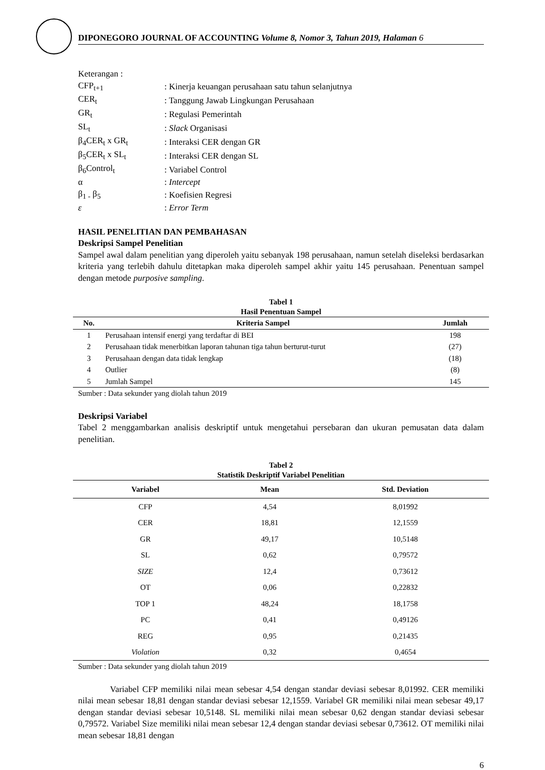DIPONEGORO JOURNAL OF ACCOUNTING Volume 8, Nomor 3, Tahun 2019, Halaman 6
Keterangan :
| CFP<sub>t+1</sub> | : Kinerja keuangan perusahaan satu tahun selanjutnya |
| CER<sub>t</sub> | : Tanggung Jawab Lingkungan Perusahaan |
| GR<sub>t</sub> | : Regulasi Pemerintah |
| SL<sub>t</sub> | : Slack Organisasi |
| β<sub>4</sub>CER<sub>t</sub> x GR<sub>t</sub> | : Interaksi CER dengan GR |
| β<sub>5</sub>CER<sub>t</sub> x SL<sub>t</sub> | : Interaksi CER dengan SL |
| β<sub>6</sub>Control<sub>t</sub> | : Variabel Control |
| α | : Intercept |
| β<sub>1 -</sub> β<sub>5</sub> | : Koefisien Regresi |
| ε | : Error Term |
HASIL PENELITIAN DAN PEMBAHASAN
Deskripsi Sampel Penelitian
Sampel awal dalam penelitian yang diperoleh yaitu sebanyak 198 perusahaan, namun setelah diseleksi berdasarkan kriteria yang terlebih dahulu ditetapkan maka diperoleh sampel akhir yaitu 145 perusahaan. Penentuan sampel dengan metode purposive sampling.
Tabel 1
Hasil Penentuan Sampel
| No. | Kriteria Sampel | Jumlah |
| --- | --- | --- |
| 1 | Perusahaan intensif energi yang terdaftar di BEI | 198 |
| 2 | Perusahaan tidak menerbitkan laporan tahunan tiga tahun berturut-turut | (27) |
| 3 | Perusahaan dengan data tidak lengkap | (18) |
| 4 | Outlier | (8) |
| 5 | Jumlah Sampel | 145 |
Sumber : Data sekunder yang diolah tahun 2019
Deskripsi Variabel
Tabel 2 menggambarkan analisis deskriptif untuk mengetahui persebaran dan ukuran pemusatan data dalam penelitian.
Tabel 2
Statistik Deskriptif Variabel Penelitian
| Variabel | Mean | Std. Deviation |
| --- | --- | --- |
| CFP | 4,54 | 8,01992 |
| CER | 18,81 | 12,1559 |
| GR | 49,17 | 10,5148 |
| SL | 0,62 | 0,79572 |
| SIZE | 12,4 | 0,73612 |
| OT | 0,06 | 0,22832 |
| TOP 1 | 48,24 | 18,1758 |
| PC | 0,41 | 0,49126 |
| REG | 0,95 | 0,21435 |
| Violation | 0,32 | 0,4654 |
Sumber : Data sekunder yang diolah tahun 2019
Variabel CFP memiliki nilai mean sebesar 4,54 dengan standar deviasi sebesar 8,01992. CER memiliki nilai mean sebesar 18,81 dengan standar deviasi sebesar 12,1559. Variabel GR memiliki nilai mean sebesar 49,17 dengan standar deviasi sebesar 10,5148. SL memiliki nilai mean sebesar 0,62 dengan standar deviasi sebesar 0,79572. Variabel Size memiliki nilai mean sebesar 12,4 dengan standar deviasi sebesar 0,73612. OT memiliki nilai mean sebesar 18,81 dengan
6